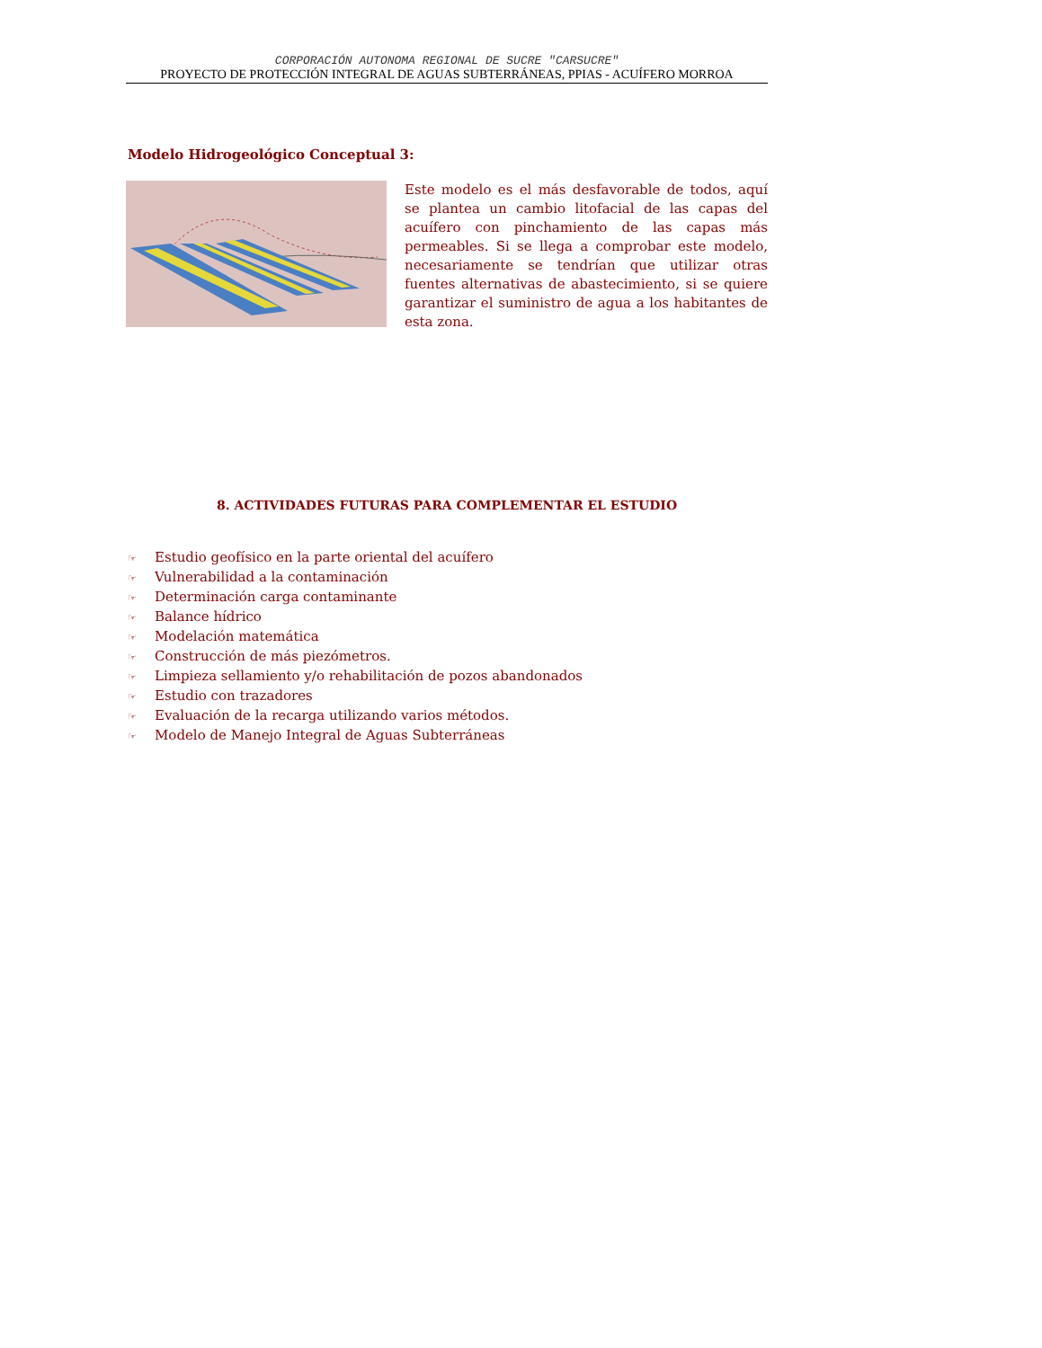CORPORACIÓN AUTONOMA REGIONAL DE SUCRE "CARSUCRE"
PROYECTO DE PROTECCIÓN INTEGRAL DE AGUAS SUBTERRÁNEAS, PPIAS - ACUÍFERO MORROA
Modelo Hidrogeológico Conceptual 3:
Este modelo es el más desfavorable de todos, aquí se plantea un cambio litofacial de las capas del acuífero con pinchamiento de las capas más permeables. Si se llega a comprobar este modelo, necesariamente se tendrían que utilizar otras fuentes alternativas de abastecimiento, si se quiere garantizar el suministro de agua a los habitantes de esta zona.
8. ACTIVIDADES FUTURAS PARA COMPLEMENTAR EL ESTUDIO
☞ Estudio geofísico en la parte oriental del acuífero
☞ Vulnerabilidad a la contaminación
☞ Determinación carga contaminante
☞ Balance hídrico
☞ Modelación matemática
☞ Construcción de más piezómetros.
☞ Limpieza sellamiento y/o rehabilitación de pozos abandonados
☞ Estudio con trazadores
☞ Evaluación de la recarga utilizando varios métodos.
☞ Modelo de Manejo Integral de Aguas Subterráneas